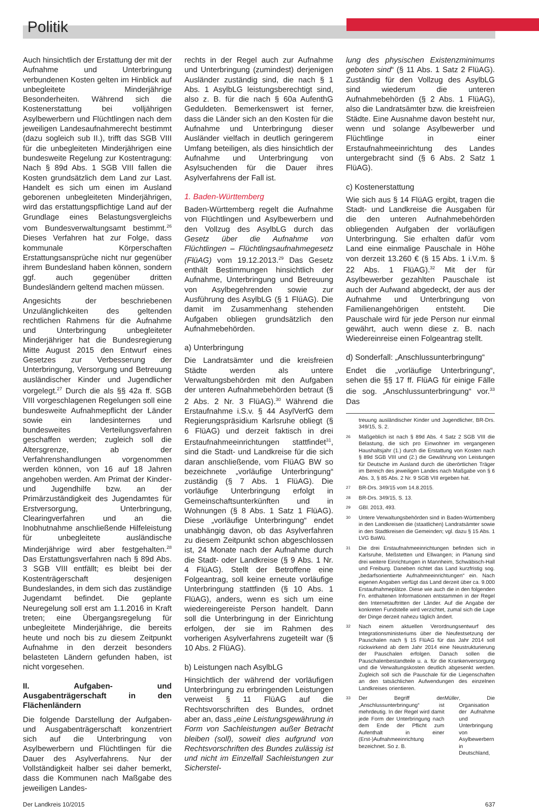Politik
Auch hinsichtlich der Erstattung der mit der Aufnahme und Unterbringung verbundenen Kosten gelten im Hinblick auf unbegleitete Minderjährige Besonderheiten. Während sich die Kostenerstattung bei volljährigen Asylbewerbern und Flüchtlingen nach dem jeweiligen Landesaufnahmerecht bestimmt (dazu sogleich sub II.), trifft das SGB VIII für die unbegleiteten Minderjährigen eine bundesweite Regelung zur Kostentragung: Nach § 89d Abs. 1 SGB VIII fallen die Kosten grundsätzlich dem Land zur Last. Handelt es sich um einen im Ausland geborenen unbegleiteten Minderjährigen, wird das erstattungspflichtige Land auf der Grundlage eines Belastungsvergleichs vom Bundesverwaltungsamt bestimmt.<sup>26</sup> Dieses Verfahren hat zur Folge, dass kommunale Körperschaften Erstattungsansprüche nicht nur gegenüber ihrem Bundesland haben können, sondern ggf. auch gegenüber dritten Bundesländern geltend machen müssen.
Angesichts der beschriebenen Unzulänglichkeiten des geltenden rechtlichen Rahmens für die Aufnahme und Unterbringung unbegleiteter Minderjähriger hat die Bundesregierung Mitte August 2015 den Entwurf eines Gesetzes zur Verbesserung der Unterbringung, Versorgung und Betreuung ausländischer Kinder und Jugendlicher vorgelegt.<sup>27</sup> Durch die als §§ 42a ff. SGB VIII vorgeschlagenen Regelungen soll eine bundesweite Aufnahmepflicht der Länder sowie ein landesinternes und bundesweites Verteilungsverfahren geschaffen werden; zugleich soll die Altersgrenze, ab der Verfahrenshandlungen vorgenommen werden können, von 16 auf 18 Jahren angehoben werden. Am Primat der Kinder- und Jugendhilfe bzw. an der Primärzuständigkeit des Jugendamtes für Erstversorgung, Unterbringung, Clearingverfahren und an die Inobhutnahme anschließende Hilfeleistung für unbegleitete ausländische Minderjährige wird aber festgehalten.<sup>28</sup> Das Erstattungsverfahren nach § 89d Abs. 3 SGB VIII entfällt; es bleibt bei der Kostenträgerschaft desjenigen Bundeslandes, in dem sich das zuständige Jugendamt befindet. Die geplante Neuregelung soll erst am 1.1.2016 in Kraft treten; eine Übergangsregelung für unbegleitete Minderjährige, die bereits heute und noch bis zu diesem Zeitpunkt Aufnahme in den derzeit besonders belasteten Ländern gefunden haben, ist nicht vorgesehen.
II. Aufgaben- und Ausgabenträgerschaft in den Flächenländern
Die folgende Darstellung der Aufgaben- und Ausgabenträgerschaft konzentriert sich auf die Unterbringung von Asylbewerbern und Flüchtlingen für die Dauer des Asylverfahrens. Nur der Vollständigkeit halber sei daher bemerkt, dass die Kommunen nach Maßgabe des jeweiligen Landes-
rechts in der Regel auch zur Aufnahme und Unterbringung (zumindest) derjenigen Ausländer zuständig sind, die nach § 1 Abs. 1 AsylbLG leistungsberechtigt sind, also z. B. für die nach § 60a AufenthG Geduldeten. Bemerkenswert ist ferner, dass die Länder sich an den Kosten für die Aufnahme und Unterbringung dieser Ausländer vielfach in deutlich geringerem Umfang beteiligen, als dies hinsichtlich der Aufnahme und Unterbringung von Asylsuchenden für die Dauer ihres Asylverfahrens der Fall ist.
1. Baden-Württemberg
Baden-Württemberg regelt die Aufnahme von Flüchtlingen und Asylbewerbern und den Vollzug des AsylbLG durch das Gesetz über die Aufnahme von Flüchtlingen – Flüchtlingsaufnahmegesetz (FlüAG) vom 19.12.2013.<sup>29</sup> Das Gesetz enthält Bestimmungen hinsichtlich der Aufnahme, Unterbringung und Betreuung von Asylbegehrenden sowie zur Ausführung des AsylbLG (§ 1 FlüAG). Die damit im Zusammenhang stehenden Aufgaben obliegen grundsätzlich den Aufnahmebehörden.
a) Unterbringung
Die Landratsämter und die kreisfreien Städte werden als untere Verwaltungsbehörden mit den Aufgaben der unteren Aufnahmebehörden betraut (§ 2 Abs. 2 Nr. 3 FlüAG).<sup>30</sup> Während die Erstaufnahme i.S.v. § 44 AsylVerfG dem Regierungspräsidium Karlsruhe obliegt (§ 6 FlüAG) und derzeit faktisch in drei Erstaufnahmeeinrichtungen stattfindet<sup>31</sup>, sind die Stadt- und Landkreise für die sich daran anschließende, vom FlüAG BW so bezeichnete „vorläufige Unterbringung“ zuständig (§ 7 Abs. 1 FlüAG). Die vorläufige Unterbringung erfolgt in Gemeinschaftsunterkünften und in Wohnungen (§ 8 Abs. 1 Satz 1 FlüAG). Diese „vorläufige Unterbringung“ endet unabhängig davon, ob das Asylverfahren zu diesem Zeitpunkt schon abgeschlossen ist, 24 Monate nach der Aufnahme durch die Stadt- oder Landkreise (§ 9 Abs. 1 Nr. 4 FlüAG). Stellt der Betroffene eine Folgeantrag, soll keine erneute vorläufige Unterbringung stattfinden (§ 10 Abs. 1 FlüAG), anders, wenn es sich um eine wiedereingereiste Person handelt. Dann soll die Unterbringung in der Einrichtung erfolgen, der sie im Rahmen des vorherigen Asylverfahrens zugeteilt war (§ 10 Abs. 2 FlüAG).
b) Leistungen nach AsylbLG
Hinsichtlich der während der vorläufigen Unterbringung zu erbringenden Leistungen verweist § 11 FlüAG auf die Rechtsvorschriften des Bundes, ordnet aber an, dass „eine Leistungsgewährung in Form von Sachleistungen außer Betracht bleiben (soll), soweit dies aufgrund von Rechtsvorschriften des Bundes zulässig ist und nicht im Einzelfall Sachleistungen zur Sicherstel-
lung des physischen Existenzminimums geboten sind“ (§ 11 Abs. 1 Satz 2 FlüAG). Zuständig für den Vollzug des AsylbLG sind wiederum die unteren Aufnahmebehörden (§ 2 Abs. 1 FlüAG), also die Landratsämter bzw. die kreisfreien Städte. Eine Ausnahme davon besteht nur, wenn und solange Asylbewerber und Flüchtlinge in einer Erstaufnahmeeinrichtung des Landes untergebracht sind (§ 6 Abs. 2 Satz 1 FlüAG).
c) Kostenerstattung
Wie sich aus § 14 FlüAG ergibt, tragen die Stadt- und Landkreise die Ausgaben für die den unteren Aufnahmebehörden obliegenden Aufgaben der vorläufigen Unterbringung. Sie erhalten dafür vom Land eine einmalige Pauschale in Höhe von derzeit 13.260 € (§ 15 Abs. 1 i.V.m. § 22 Abs. 1 FlüAG).<sup>32</sup> Mit der für Asylbewerber gezahlten Pauschale ist auch der Aufwand abgedeckt, der aus der Aufnahme und Unterbringung von Familienangehörigen entsteht. Die Pauschale wird für jede Person nur einmal gewährt, auch wenn diese z. B. nach Wiedereinreise einen Folgeantrag stellt.
d) Sonderfall: „Anschlussunterbringung“
Endet die „vorläufige Unterbringung“, sehen die §§ 17 ff. FlüAG für einige Fälle die sog. „Anschlussunterbringung“ vor.<sup>33</sup> Das
treuung ausländischer Kinder und Jugendlicher, BR-Drs. 349/15, S. 2.
26 Maßgeblich ist nach § 89d Abs. 4 Satz 2 SGB VIII die Belastung, die sich pro Einwohner im vergangenen Haushaltsjahr (1.) durch die Erstattung von Kosten nach § 89d SGB VIII und (2.) die Gewährung von Leistungen für Deutsche im Ausland durch die überörtlichen Träger im Bereich des jeweiligen Landes nach Maßgabe von § 6 Abs. 3, § 85 Abs. 2 Nr. 9 SGB VIII ergeben hat.
27 BR-Drs. 349/15 vom 14.8.2015.
28 BR-Drs. 349/15, S. 13.
29 GBl. 2013, 493.
30 Untere Verwaltungsbehörden sind in Baden-Württemberg in den Landkreisen die (staatlichen) Landratsämter sowie in den Stadtkreisen die Gemeinden; vgl. dazu § 15 Abs. 1 LVG BaWü.
31 Die drei Erstaufnahmeeinrichtungen befinden sich in Karlsruhe, Meßstetten und Ellwangen; in Planung sind drei weitere Einrichtungen in Mannheim, Schwäbisch-Hall und Freiburg. Daneben richtet das Land kurzfristig sog. „bedarfsorientierte Aufnahmeeinrichtungen“ ein. Nach eigenen Angaben verfügt das Land derzeit über ca. 9.000 Erstaufnahmeplätze. Diese wie auch die in den folgenden Fn. enthaltenen Informationen entstammen in der Regel den Internetauftritten der Länder. Auf die Angabe der konkreten Fundstelle wird verzichtet, zumal sich die Lage der Dinge derzeit nahezu täglich ändert.
32 Nach einem aktuellen Verordnungsentwurf des Integrationsministeriums über die Neufestsetzung der Pauschalen nach § 15 FlüAG für das Jahr 2014 soll rückwirkend ab dem Jahr 2014 eine Neustrukturierung der Pauschalen erfolgen. Danach sollen die Pauschalenbestandteile u. a. für die Krankenversorgung und die Verwaltungskosten deutlich abgesenkt werden. Zugleich soll sich die Pauschale für die Liegenschaften an den tatsächlichen Aufwendungen des einzelnen Landkreises orientieren.
33 Der Begriff der „Anschlussunterbringung“ ist mehrdeutig. In der Regel wird damit jede Form der Unterbringung nach dem Ende der Pflicht zum Aufenthalt in einer (Erst-)Aufnahmeeinrichtung bezeichnet. So z. B. Müller, Die Organisation der Aufnahme und Unterbringung von Asylbewerbern in Deutschland,
Der Landkreis 10/2015 637